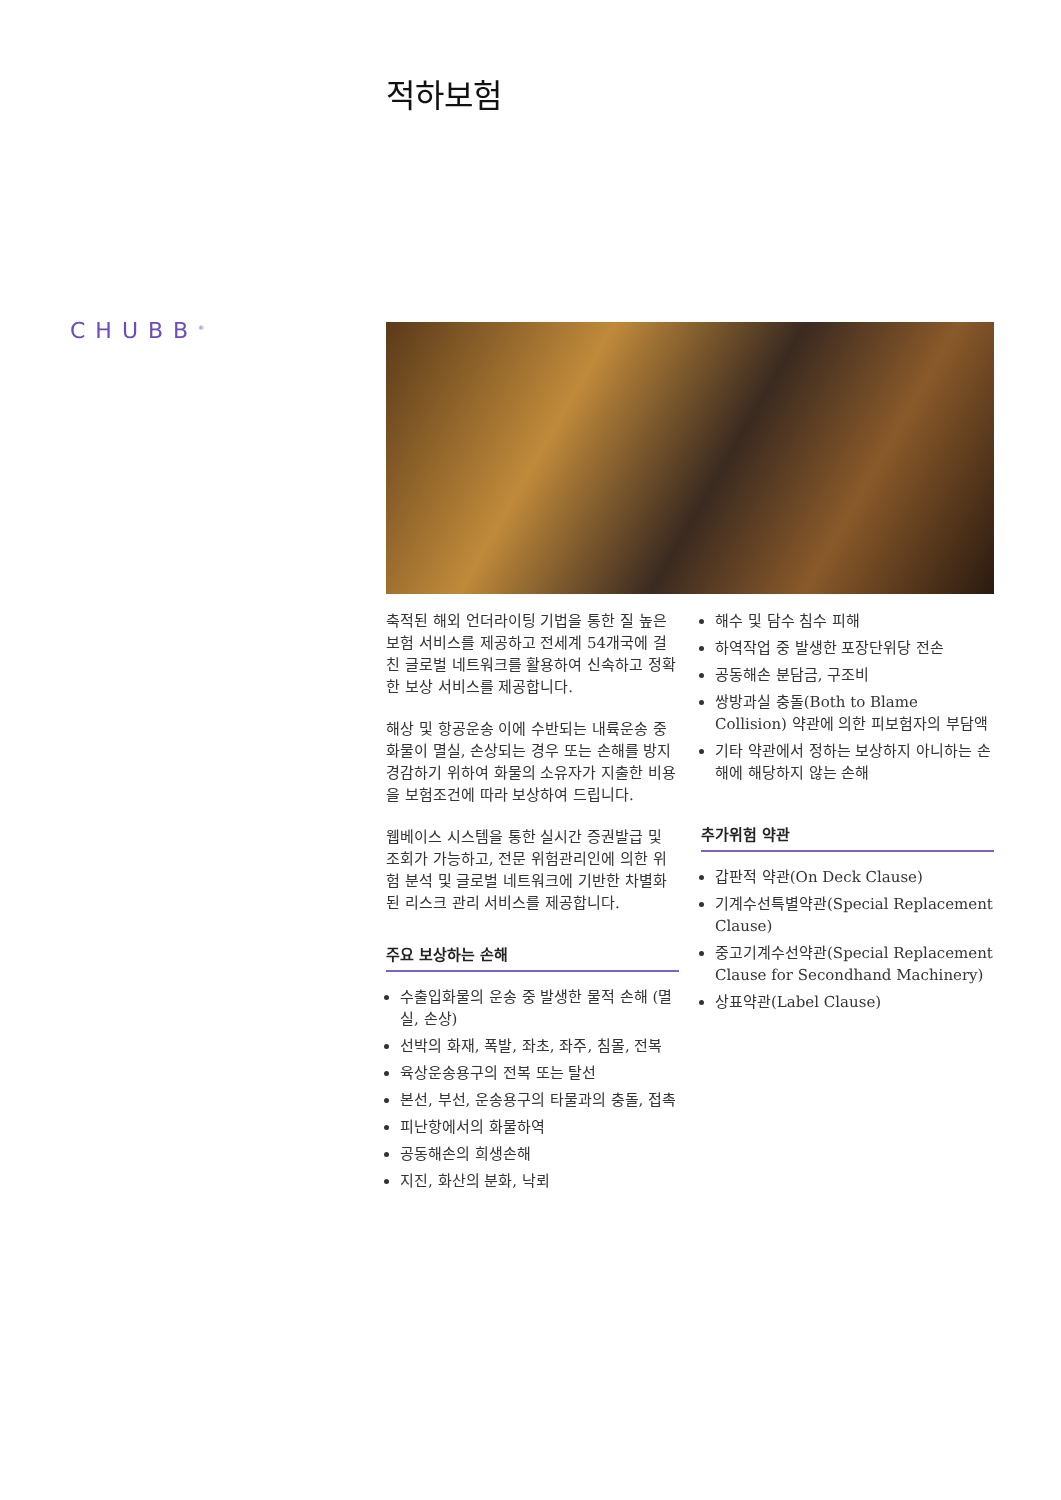적하보험
CHUBB<sup>®</sup>
축적된 해외 언더라이팅 기법을 통한 질 높은 보험 서비스를 제공하고 전세계 54개국에 걸친 글로벌 네트워크를 활용하여 신속하고 정확한 보상 서비스를 제공합니다.
해상 및 항공운송 이에 수반되는 내륙운송 중 화물이 멸실, 손상되는 경우 또는 손해를 방지 경감하기 위하여 화물의 소유자가 지출한 비용을 보험조건에 따라 보상하여 드립니다.
웹베이스 시스템을 통한 실시간 증권발급 및 조회가 가능하고, 전문 위험관리인에 의한 위험 분석 및 글로벌 네트워크에 기반한 차별화된 리스크 관리 서비스를 제공합니다.
주요 보상하는 손해
수출입화물의 운송 중 발생한 물적 손해 (멸실, 손상)
선박의 화재, 폭발, 좌초, 좌주, 침몰, 전복
육상운송용구의 전복 또는 탈선
본선, 부선, 운송용구의 타물과의 충돌, 접촉
피난항에서의 화물하역
공동해손의 희생손해
지진, 화산의 분화, 낙뢰
해수 및 담수 침수 피해
하역작업 중 발생한 포장단위당 전손
공동해손 분담금, 구조비
쌍방과실 충돌(Both to Blame Collision) 약관에 의한 피보험자의 부담액
기타 약관에서 정하는 보상하지 아니하는 손해에 해당하지 않는 손해
추가위험 약관
갑판적 약관(On Deck Clause)
기계수선특별약관(Special Replacement Clause)
중고기계수선약관(Special Replacement Clause for Secondhand Machinery)
상표약관(Label Clause)